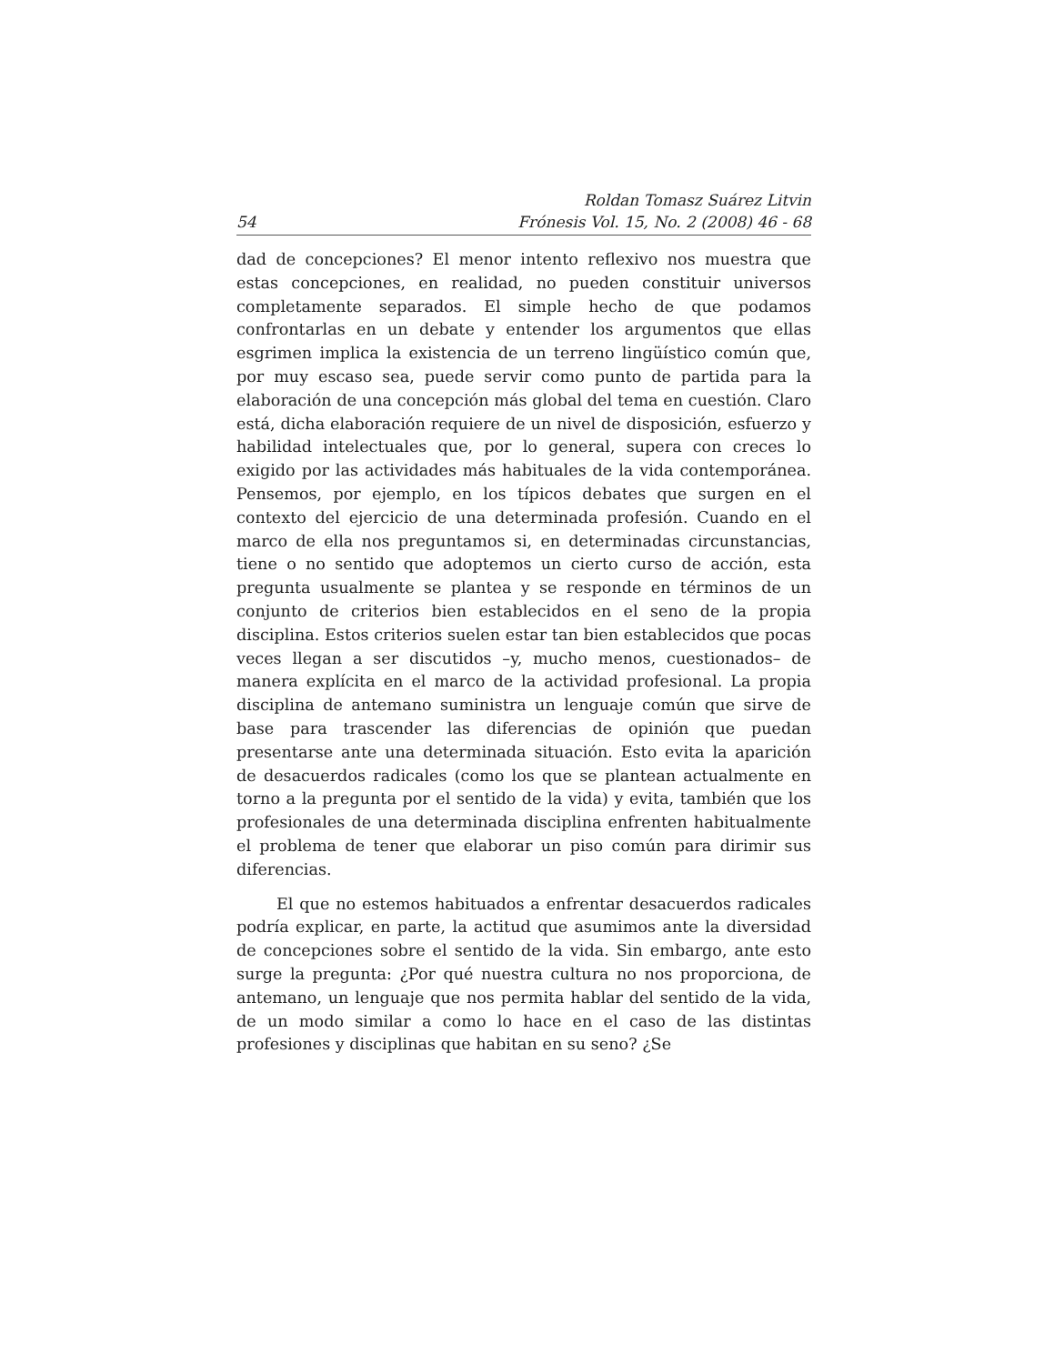54 Roldan Tomasz Suárez Litvin
Frónesis Vol. 15, No. 2 (2008) 46 - 68
dad de concepciones? El menor intento reflexivo nos muestra que estas concepciones, en realidad, no pueden constituir universos completamente separados. El simple hecho de que podamos confrontarlas en un debate y entender los argumentos que ellas esgrimen implica la existencia de un terreno lingüístico común que, por muy escaso sea, puede servir como punto de partida para la elaboración de una concepción más global del tema en cuestión. Claro está, dicha elaboración requiere de un nivel de disposición, esfuerzo y habilidad intelectuales que, por lo general, supera con creces lo exigido por las actividades más habituales de la vida contemporánea. Pensemos, por ejemplo, en los típicos debates que surgen en el contexto del ejercicio de una determinada profesión. Cuando en el marco de ella nos preguntamos si, en determinadas circunstancias, tiene o no sentido que adoptemos un cierto curso de acción, esta pregunta usualmente se plantea y se responde en términos de un conjunto de criterios bien establecidos en el seno de la propia disciplina. Estos criterios suelen estar tan bien establecidos que pocas veces llegan a ser discutidos –y, mucho menos, cuestionados– de manera explícita en el marco de la actividad profesional. La propia disciplina de antemano suministra un lenguaje común que sirve de base para trascender las diferencias de opinión que puedan presentarse ante una determinada situación. Esto evita la aparición de desacuerdos radicales (como los que se plantean actualmente en torno a la pregunta por el sentido de la vida) y evita, también que los profesionales de una determinada disciplina enfrenten habitualmente el problema de tener que elaborar un piso común para dirimir sus diferencias.
El que no estemos habituados a enfrentar desacuerdos radicales podría explicar, en parte, la actitud que asumimos ante la diversidad de concepciones sobre el sentido de la vida. Sin embargo, ante esto surge la pregunta: ¿Por qué nuestra cultura no nos proporciona, de antemano, un lenguaje que nos permita hablar del sentido de la vida, de un modo similar a como lo hace en el caso de las distintas profesiones y disciplinas que habitan en su seno? ¿Se